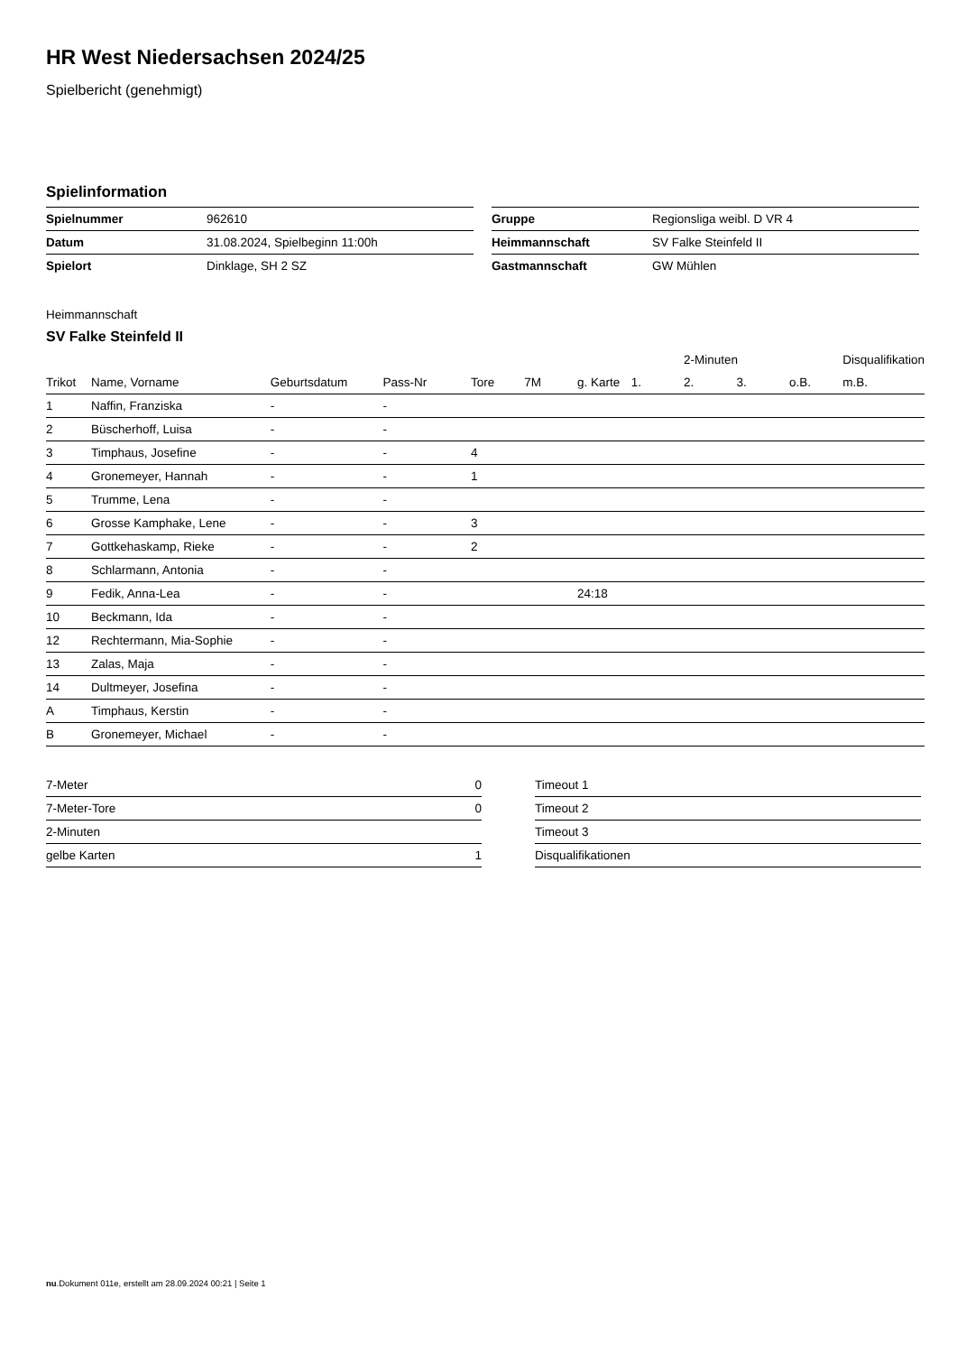HR West Niedersachsen 2024/25
Spielbericht (genehmigt)
Spielinformation
| Spielnummer | 962610 |
| Datum | 31.08.2024, Spielbeginn 11:00h |
| Spielort | Dinklage, SH 2 SZ |
| Gruppe | Regionsliga weibl. D VR 4 |
| Heimmannschaft | SV Falke Steinfeld II |
| Gastmannschaft | GW Mühlen |
Heimmannschaft
SV Falke Steinfeld II
| | | | | | | | | 2-Minuten | | | Disqualifikation |
| --- | --- | --- | --- | --- | --- | --- | --- | --- | --- | --- | --- |
| Trikot | Name, Vorname | Geburtsdatum | Pass-Nr | Tore | 7M | g. Karte | 1. | 2. | 3. | o.B. | m.B. |
| 1 | Naffin, Franziska | - | - | | | | | | | | |
| 2 | Büscherhoff, Luisa | - | - | | | | | | | | |
| 3 | Timphaus, Josefine | - | - | 4 | | | | | | | |
| 4 | Gronemeyer, Hannah | - | - | 1 | | | | | | | |
| 5 | Trumme, Lena | - | - | | | | | | | | |
| 6 | Grosse Kamphake, Lene | - | - | 3 | | | | | | | |
| 7 | Gottkehaskamp, Rieke | - | - | 2 | | | | | | | |
| 8 | Schlarmann, Antonia | - | - | | | | | | | | |
| 9 | Fedik, Anna-Lea | - | - | | | 24:18 | | | | | |
| 10 | Beckmann, Ida | - | - | | | | | | | | |
| 12 | Rechtermann, Mia-Sophie | - | - | | | | | | | | |
| 13 | Zalas, Maja | - | - | | | | | | | | |
| 14 | Dultmeyer, Josefina | - | - | | | | | | | | |
| A | Timphaus, Kerstin | - | - | | | | | | | | |
| B | Gronemeyer, Michael | - | - | | | | | | | | |
| 7-Meter | 0 |
| 7-Meter-Tore | 0 |
| 2-Minuten | |
| gelbe Karten | 1 |
| Timeout 1 |
| Timeout 2 |
| Timeout 3 |
| Disqualifikationen |
nu.Dokument 011e, erstellt am 28.09.2024 00:21 | Seite 1